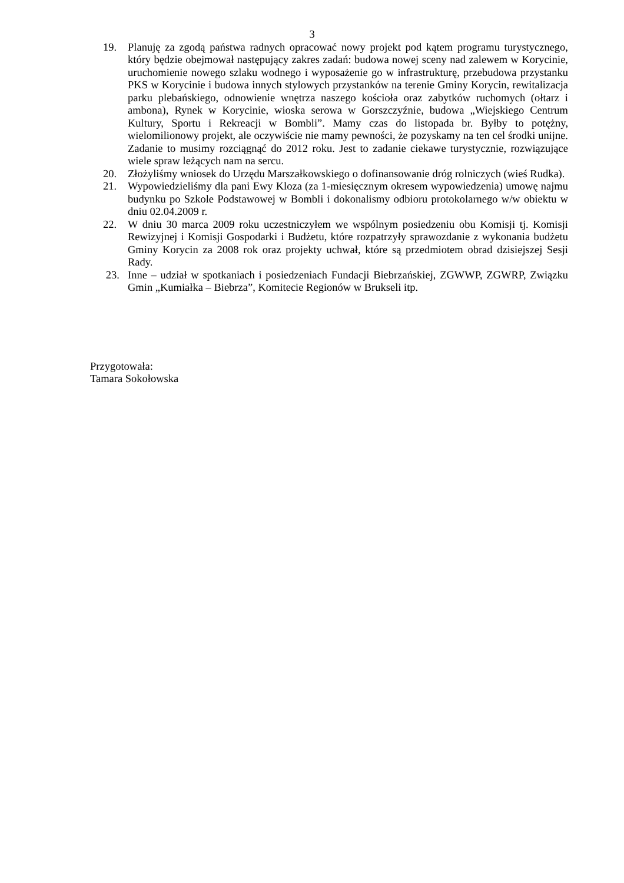3
19. Planuję za zgodą państwa radnych opracować nowy projekt pod kątem programu turystycznego, który będzie obejmował następujący zakres zadań: budowa nowej sceny nad zalewem w Korycinie, uruchomienie nowego szlaku wodnego i wyposażenie go w infrastrukturę, przebudowa przystanku PKS w Korycinie i budowa innych stylowych przystanków na terenie Gminy Korycin, rewitalizacja parku plebańskiego, odnowienie wnętrza naszego kościoła oraz zabytków ruchomych (ołtarz i ambona), Rynek w Korycinie, wioska serowa w Gorszczyźnie, budowa „Wiejskiego Centrum Kultury, Sportu i Rekreacji w Bombli”. Mamy czas do listopada br. Byłby to potężny, wielomilionowy projekt, ale oczywiście nie mamy pewności, że pozyskamy na ten cel środki unijne. Zadanie to musimy rozciągnąć do 2012 roku. Jest to zadanie ciekawe turystycznie, rozwiązujące wiele spraw leżących nam na sercu.
20. Złożyliśmy wniosek do Urzędu Marszałkowskiego o dofinansowanie dróg rolniczych (wieś Rudka).
21. Wypowiedzieliśmy dla pani Ewy Kloza (za 1-miesięcznym okresem wypowiedzenia) umowę najmu budynku po Szkole Podstawowej w Bombli i dokonalismy odbioru protokolarnego w/w obiektu w dniu 02.04.2009 r.
22. W dniu 30 marca 2009 roku uczestniczyłem we wspólnym posiedzeniu obu Komisji tj. Komisji Rewizyjnej i Komisji Gospodarki i Budżetu, które rozpatrzyły sprawozdanie z wykonania budżetu Gminy Korycin za 2008 rok oraz projekty uchwał, które są przedmiotem obrad dzisiejszej Sesji Rady.
23. Inne – udział w spotkaniach i posiedzeniach Fundacji Biebrzańskiej, ZGWWP, ZGWRP, Związku Gmin „Kumiałka – Biebrza”, Komitecie Regionów w Brukseli itp.
Przygotowała:
Tamara Sokołowska